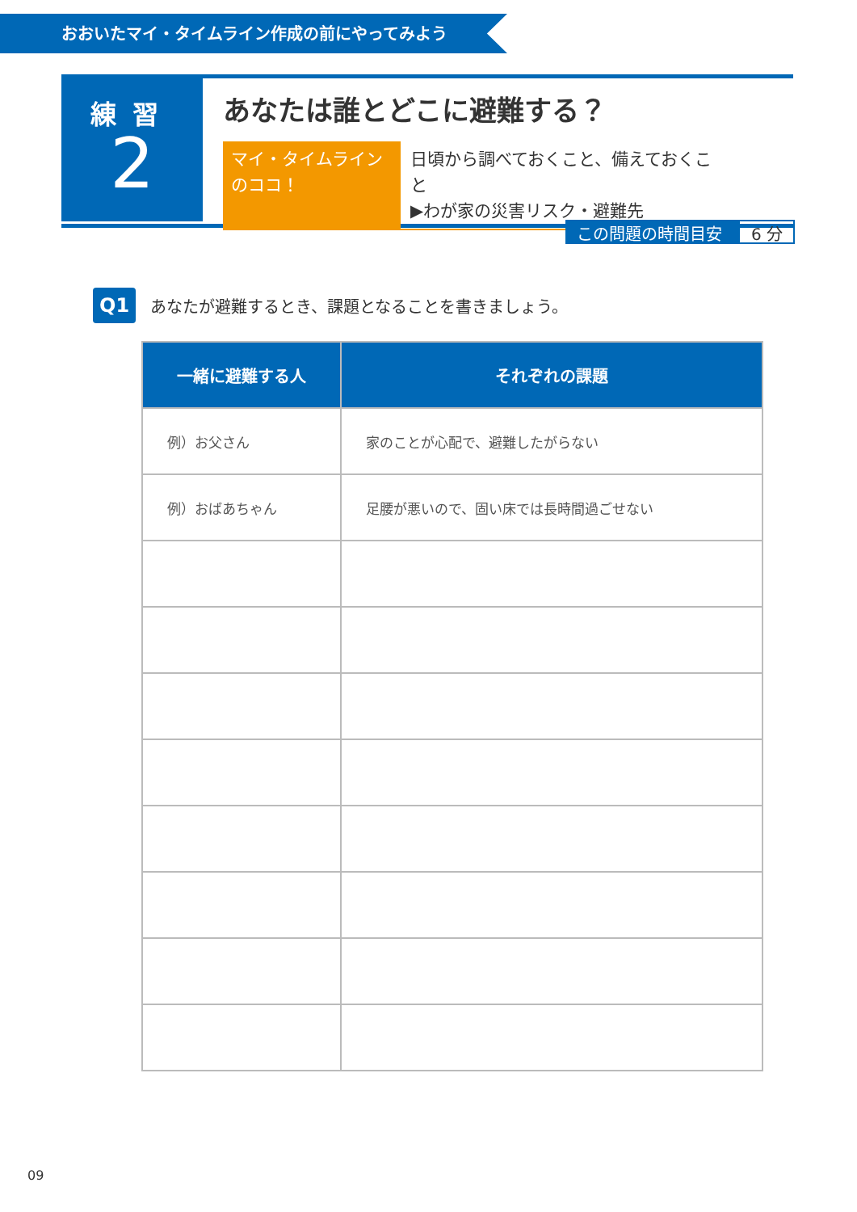おおいたマイ・タイムライン作成の前にやってみよう
練習
2
あなたは誰とどこに避難する？
マイ・タイムライン
のココ！
日頃から調べておくこと、備えておくこと
▶わが家の災害リスク・避難先
この問題の時間目安 6 分
Q1 あなたが避難するとき、課題となることを書きましょう。
| 一緒に避難する人 | それぞれの課題 |
| --- | --- |
| 例）お父さん | 家のことが心配で、避難したがらない |
| 例）おばあちゃん | 足腰が悪いので、固い床では長時間過ごせない |
09